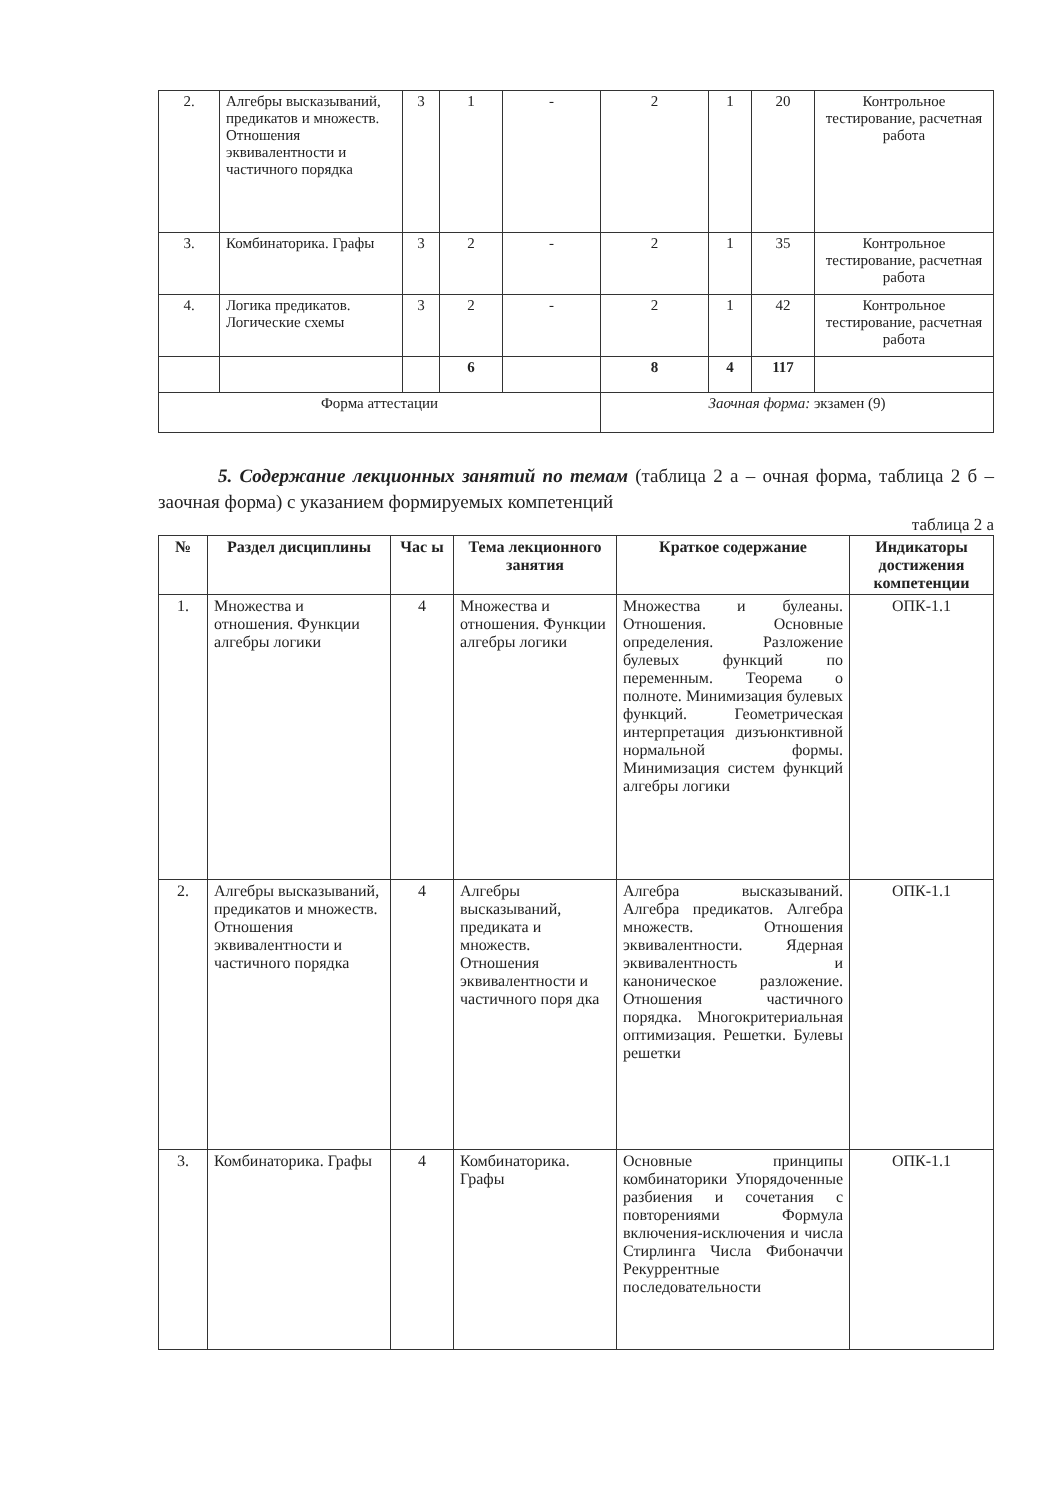| 2. | Алгебры высказываний, предикатов и множеств. Отношения эквивалентности и частичного порядка | 3 | 1 | - | 2 | 1 | 20 | Контрольное тестирование, расчетная работа |
| 3. | Комбинаторика. Графы | 3 | 2 | - | 2 | 1 | 35 | Контрольное тестирование, расчетная работа |
| 4. | Логика предикатов. Логические схемы | 3 | 2 | - | 2 | 1 | 42 | Контрольное тестирование, расчетная работа |
| | | | 6 | | 8 | 4 | 117 | |
| Форма аттестации | | | | | Заочная форма: экзамен (9) | | | |
5. Содержание лекционных занятий по темам (таблица 2 а – очная форма, таблица 2 б – заочная форма) с указанием формируемых компетенций
таблица 2 а
| № | Раздел дисциплины | Час ы | Тема лекционного занятия | Краткое содержание | Индикаторы достижения компетенции |
| --- | --- | --- | --- | --- | --- |
| 1. | Множества и отношения. Функции алгебры логики | 4 | Множества и отношения. Функции алгебры логики | Множества и булеаны. Отношения. Основные определения. Разложение булевых функций по переменным. Теорема о полноте. Минимизация булевых функций. Геометрическая интерпретация дизъюнктивной нормальной формы. Минимизация систем функций алгебры логики | ОПК-1.1 |
| 2. | Алгебры высказываний, предикатов и множеств. Отношения эквивалентности и частичного порядка | 4 | Алгебры высказываний, предиката и множеств. Отношения эквивалентности и частичного поря дка | Алгебра высказываний. Алгебра предикатов. Алгебра множеств. Отношения эквивалентности. Ядерная эквивалентность и каноническое разложение. Отношения частичного порядка. Многокритериальная оптимизация. Решетки. Булевы решетки | ОПК-1.1 |
| 3. | Комбинаторика. Графы | 4 | Комбинаторика. Графы | Основные принципы комбинаторики Упорядоченные разбиения и сочетания с повторениями Формула включения-исключения и числа Стирлинга Числа Фибоначчи Рекуррентные последовательности | ОПК-1.1 |